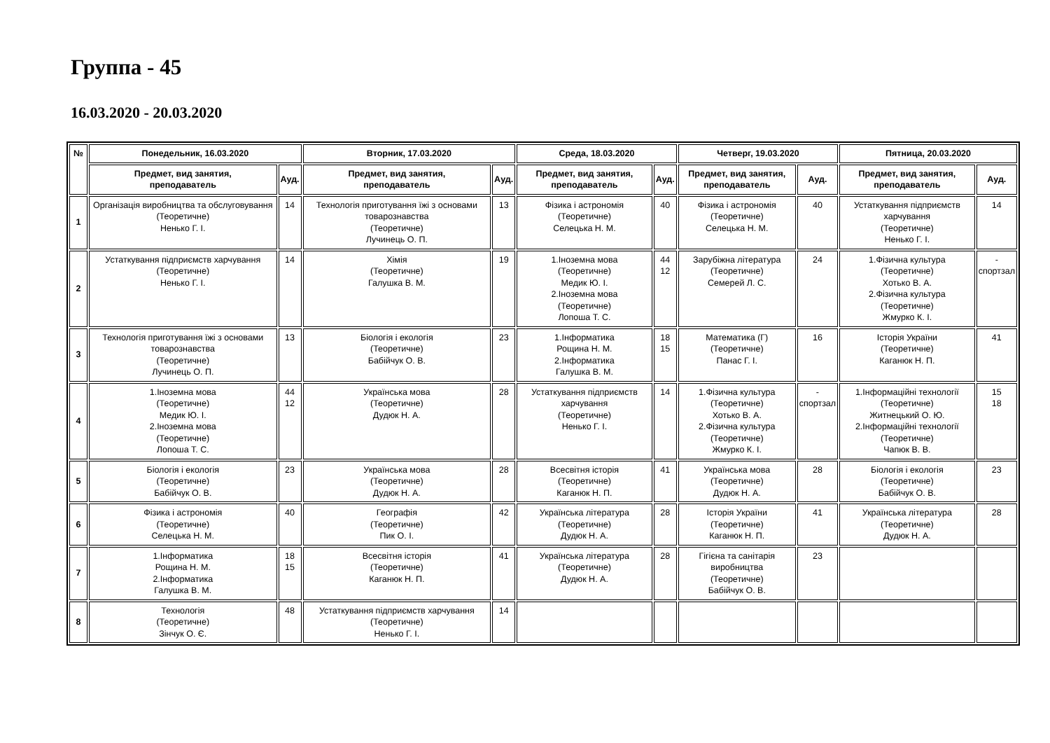Группа - 45
16.03.2020 - 20.03.2020
| № | Понедельник, 16.03.2020 | | Вторник, 17.03.2020 | | Среда, 18.03.2020 | | Четверг, 19.03.2020 | | Пятница, 20.03.2020 | |
| --- | --- | --- | --- | --- | --- | --- | --- | --- | --- | --- |
| | Предмет, вид занятия, преподаватель | Ауд. | Предмет, вид занятия, преподаватель | Ауд. | Предмет, вид занятия, преподаватель | Ауд. | Предмет, вид занятия, преподаватель | Ауд. | Предмет, вид занятия, преподаватель | Ауд. |
| 1 | Організація виробництва та обслуговування (Теоретичне) Ненько Г. І. | 14 | Технологія приготування їжі з основами товарознавства (Теоретичне) Лучинець О. П. | 13 | Фізика і астрономія (Теоретичне) Селецька Н. М. | 40 | Фізика і астрономія (Теоретичне) Селецька Н. М. | 40 | Устаткування підприємств харчування (Теоретичне) Ненько Г. І. | 14 |
| 2 | Устаткування підприємств харчування (Теоретичне) Ненько Г. І. | 14 | Хімія (Теоретичне) Галушка В. М. | 19 | 1.Іноземна мова (Теоретичне) Медик Ю. І. 2.Іноземна мова (Теоретичне) Лопоша Т. С. | 44 12 | Зарубіжна література (Теоретичне) Семерей Л. С. | 24 | 1.Фізична культура (Теоретичне) Хотько В. А. 2.Фізична культура (Теоретичне) Жмурко К. І. | - спортзал |
| 3 | Технологія приготування їжі з основами товарознавства (Теоретичне) Лучинець О. П. | 13 | Біологія і екологія (Теоретичне) Бабійчук О. В. | 23 | 1.Інформатика Рощина Н. М. 2.Інформатика Галушка В. М. | 18 15 | Математика (Г) (Теоретичне) Панас Г. І. | 16 | Історія України (Теоретичне) Каганюк Н. П. | 41 |
| 4 | 1.Іноземна мова (Теоретичне) Медик Ю. І. 2.Іноземна мова (Теоретичне) Лопоша Т. С. | 44 12 | Українська мова (Теоретичне) Дудюк Н. А. | 28 | Устаткування підприємств харчування (Теоретичне) Ненько Г. І. | 14 | 1.Фізична культура (Теоретичне) Хотько В. А. 2.Фізична культура (Теоретичне) Жмурко К. І. | - спортзал | 1.Інформаційні технології (Теоретичне) Житнецький О. Ю. 2.Інформаційні технології (Теоретичне) Чапюк В. В. | 15 18 |
| 5 | Біологія і екологія (Теоретичне) Бабійчук О. В. | 23 | Українська мова (Теоретичне) Дудюк Н. А. | 28 | Всесвітня історія (Теоретичне) Каганюк Н. П. | 41 | Українська мова (Теоретичне) Дудюк Н. А. | 28 | Біологія і екологія (Теоретичне) Бабійчук О. В. | 23 |
| 6 | Фізика і астрономія (Теоретичне) Селецька Н. М. | 40 | Географія (Теоретичне) Пик О. І. | 42 | Українська література (Теоретичне) Дудюк Н. А. | 28 | Історія України (Теоретичне) Каганюк Н. П. | 41 | Українська література (Теоретичне) Дудюк Н. А. | 28 |
| 7 | 1.Інформатика Рощина Н. М. 2.Інформатика Галушка В. М. | 18 15 | Всесвітня історія (Теоретичне) Каганюк Н. П. | 41 | Українська література (Теоретичне) Дудюк Н. А. | 28 | Гігієна та санітарія виробництва (Теоретичне) Бабійчук О. В. | 23 | | |
| 8 | Технологія (Теоретичне) Зінчук О. Є. | 48 | Устаткування підприємств харчування (Теоретичне) Ненько Г. І. | 14 | | | | | | |